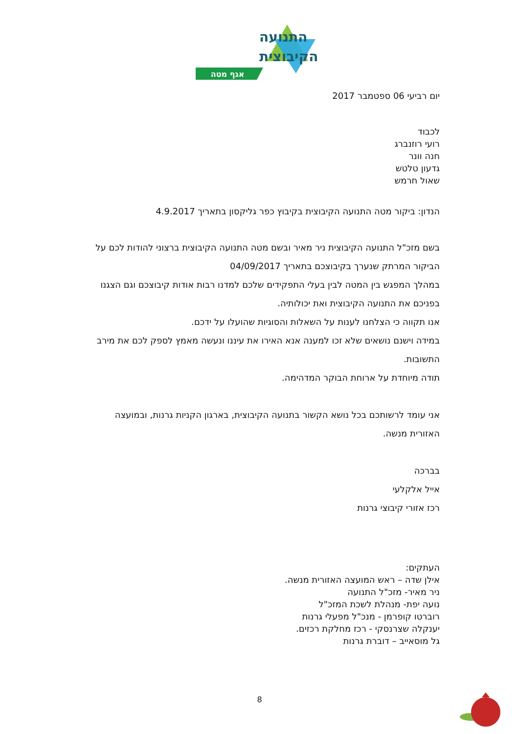התנועה
הקיבוצית
אגף מטה
יום רביעי 06 ספטמבר 2017
לכבוד
רועי רוזנברג
חנה וונר
גדעון טלטש
שאול חרמש
הנדון: ביקור מטה התנועה הקיבוצית בקיבוץ כפר גליקסון בתאריך 4.9.2017
בשם מזכ"ל התנועה הקיבוצית ניר מאיר ובשם מטה התנועה הקיבוצית ברצוני להודות לכם על הביקור המרתק שנערך בקיבוצכם בתאריך 04/09/2017
במהלך המפגש בין המטה לבין בעלי התפקידים שלכם למדנו רבות אודות קיבוצכם וגם הצגנו בפניכם את התנועה הקיבוצית ואת יכולותיה.
אנו תקווה כי הצלחנו לענות על השאלות והסוגיות שהועלו על ידכם.
במידה וישנם נושאים שלא זכו למענה אנא האירו את עיננו ונעשה מאמץ לספק לכם את מירב התשובות.
תודה מיוחדת על ארוחת הבוקר המדהימה.
אני עומד לרשותכם בכל נושא הקשור בתנועה הקיבוצית, בארגון הקניות גרנות, ובמועצה האזורית מנשה.
בברכה
אייל אלקלעי
רכז אזורי קיבוצי גרנות
העתקים:
אילן שדה – ראש המועצה האזורית מנשה.
ניר מאיר- מזכ"ל התנועה
נועה יפת- מנהלת לשכת המזכ"ל
רוברטו קופרמן - מנכ"ל מפעלי גרנות
יענקלה שצרנסקי - רכז מחלקת רכזים.
גל מוסאייב – דוברת גרנות
8